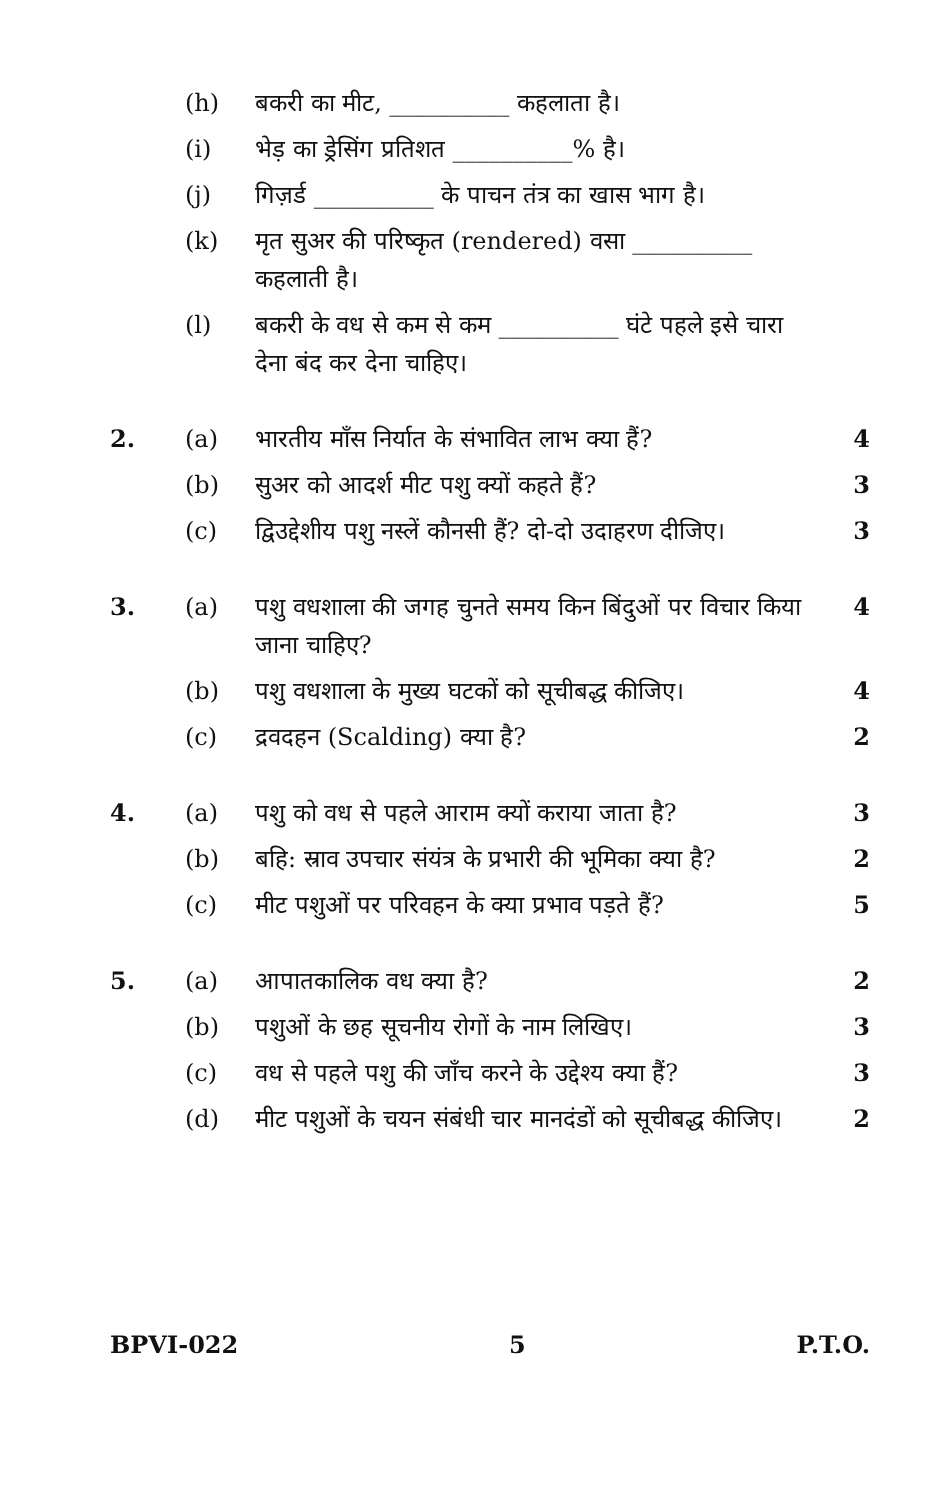| | (h) | बकरी का मीट, __________ कहलाता है। | |
| | (i) | भेड़ का ड्रेसिंग प्रतिशत __________% है। | |
| | (j) | गिज़र्ड __________ के पाचन तंत्र का खास भाग है। | |
| | (k) | मृत सुअर की परिष्कृत (rendered) वसा __________ कहलाती है। | |
| | (l) | बकरी के वध से कम से कम __________ घंटे पहले इसे चारा देना बंद कर देना चाहिए। | |
| 2. | (a) | भारतीय माँस निर्यात के संभावित लाभ क्या हैं? | 4 |
| | (b) | सुअर को आदर्श मीट पशु क्यों कहते हैं? | 3 |
| | (c) | द्विउद्देशीय पशु नस्लें कौनसी हैं? दो-दो उदाहरण दीजिए। | 3 |
| 3. | (a) | पशु वधशाला की जगह चुनते समय किन बिंदुओं पर विचार किया जाना चाहिए? | 4 |
| | (b) | पशु वधशाला के मुख्य घटकों को सूचीबद्ध कीजिए। | 4 |
| | (c) | द्रवदहन (Scalding) क्या है? | 2 |
| 4. | (a) | पशु को वध से पहले आराम क्यों कराया जाता है? | 3 |
| | (b) | बहि: स्राव उपचार संयंत्र के प्रभारी की भूमिका क्या है? | 2 |
| | (c) | मीट पशुओं पर परिवहन के क्या प्रभाव पड़ते हैं? | 5 |
| 5. | (a) | आपातकालिक वध क्या है? | 2 |
| | (b) | पशुओं के छह सूचनीय रोगों के नाम लिखिए। | 3 |
| | (c) | वध से पहले पशु की जाँच करने के उद्देश्य क्या हैं? | 3 |
| | (d) | मीट पशुओं के चयन संबंधी चार मानदंडों को सूचीबद्ध कीजिए। | 2 |
BPVI-022 5 P.T.O.